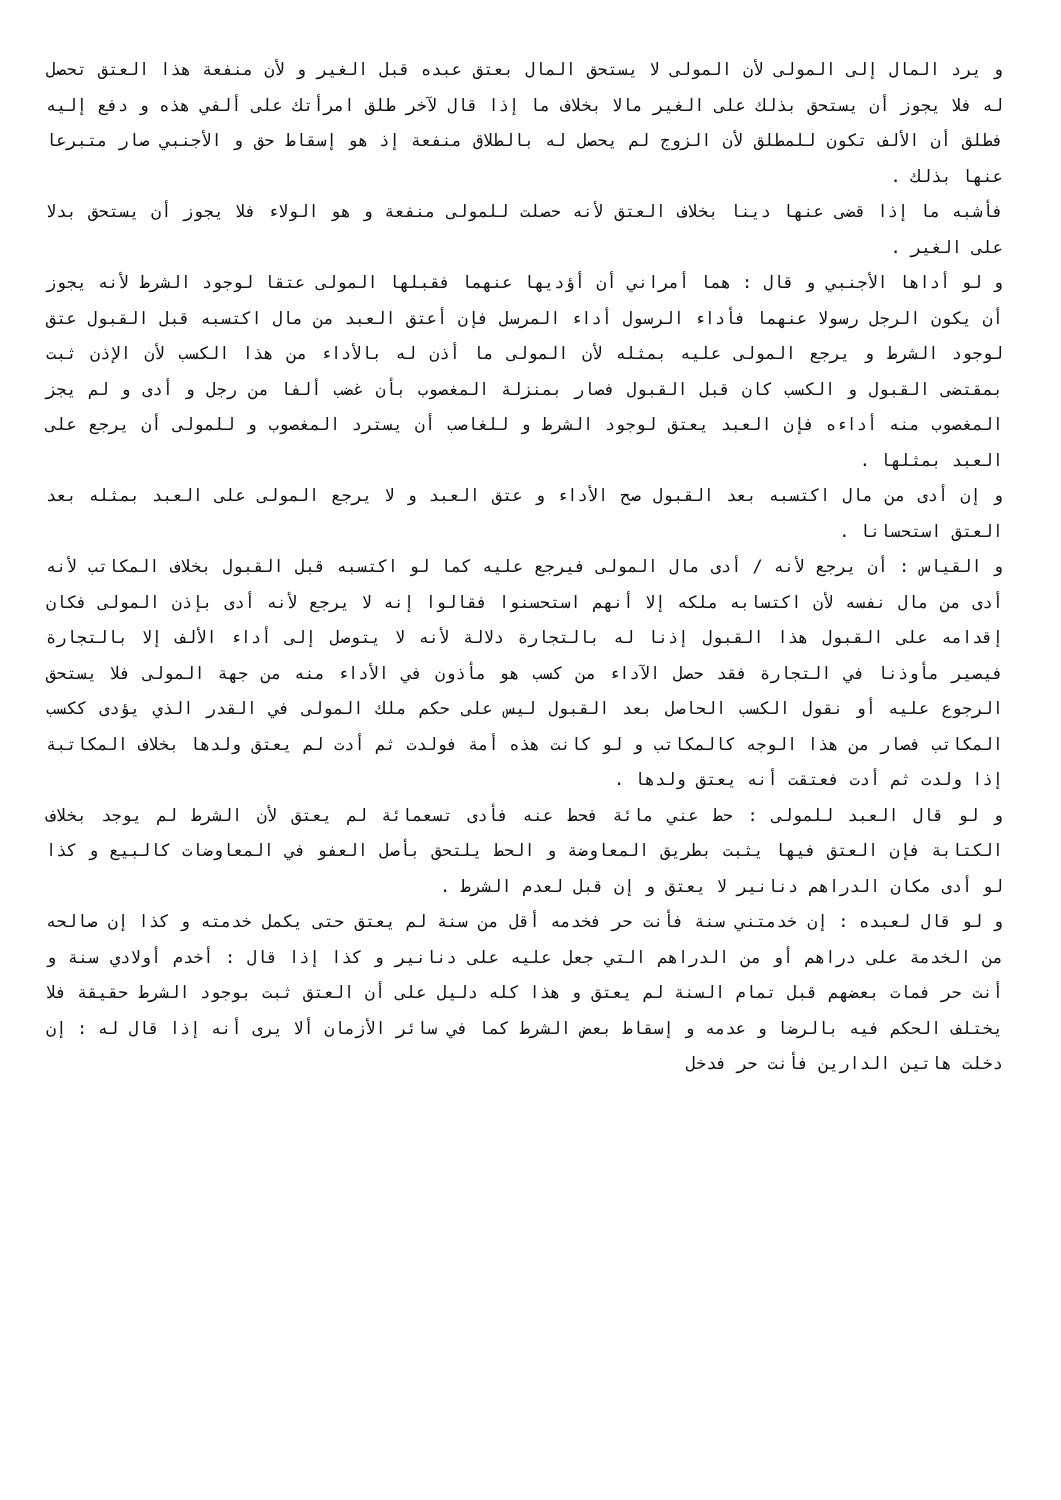و يرد المال إلى المولى لأن المولى لا يستحق المال بعتق عبده قبل الغير و لأن منفعة هذا العتق تحصل له فلا يجوز أن يستحق بذلك على الغير مالا بخلاف ما إذا قال لآخر طلق امرأتك على ألفي هذه و دفع إليه فطلق أن الألف تكون للمطلق لأن الزوج لم يحصل له بالطلاق منفعة إذ هو إسقاط حق و الأجنبي صار متبرعا عنها بذلك .
فأشبه ما إذا قضى عنها دينا بخلاف العتق لأنه حصلت للمولى منفعة و هو الولاء فلا يجوز أن يستحق بدلا على الغير .
و لو أداها الأجنبي و قال : هما أمراني أن أؤديها عنهما فقبلها المولى عتقا لوجود الشرط لأنه يجوز أن يكون الرجل رسولا عنهما فأداء الرسول أداء المرسل فإن أعتق العبد من مال اكتسبه قبل القبول عتق لوجود الشرط و يرجع المولى عليه بمثله لأن المولى ما أذن له بالأداء من هذا الكسب لأن الإذن ثبت بمقتضى القبول و الكسب كان قبل القبول فصار بمنزلة المغصوب بأن غضب ألفا من رجل و أدى و لم يجز المغصوب منه أداءه فإن العبد يعتق لوجود الشرط و للغاصب أن يسترد المغصوب و للمولى أن يرجع على العبد بمثلها .
و إن أدى من مال اكتسبه بعد القبول صح الأداء و عتق العبد و لا يرجع المولى على العبد بمثله بعد العتق استحسانا .
و القياس : أن يرجع لأنه / أدى مال المولى فيرجع عليه كما لو اكتسبه قبل القبول بخلاف المكاتب لأنه أدى من مال نفسه لأن اكتسابه ملكه إلا أنهم استحسنوا فقالوا إنه لا يرجع لأنه أدى بإذن المولى فكان إقدامه على القبول هذا القبول إذنا له بالتجارة دلالة لأنه لا يتوصل إلى أداء الألف إلا بالتجارة فيصير مأوذنا في التجارة فقد حصل الآداء من كسب هو مأذون في الأداء منه من جهة المولى فلا يستحق الرجوع عليه أو نقول الكسب الحاصل بعد القبول ليس على حكم ملك المولى في القدر الذي يؤدى ككسب المكاتب فصار من هذا الوجه كالمكاتب و لو كانت هذه أمة فولدت ثم أدت لم يعتق ولدها بخلاف المكاتبة إذا ولدت ثم أدت فعتقت أنه يعتق ولدها .
و لو قال العبد للمولى : حط عني مائة فحط عنه فأدى تسعمائة لم يعتق لأن الشرط لم يوجد بخلاف الكتابة فإن العتق فيها يثبت بطريق المعاوضة و الحط يلتحق بأصل العفو في المعاوضات كالبيع و كذا لو أدى مكان الدراهم دنانير لا يعتق و إن قبل لعدم الشرط .
و لو قال لعبده : إن خدمتني سنة فأنت حر فخدمه أقل من سنة لم يعتق حتى يكمل خدمته و كذا إن صالحه من الخدمة على دراهم أو من الدراهم التي جعل عليه على دنانير و كذا إذا قال : أخدم أولادي سنة و أنت حر فمات بعضهم قبل تمام السنة لم يعتق و هذا كله دليل على أن العتق ثبت بوجود الشرط حقيقة فلا يختلف الحكم فيه بالرضا و عدمه و إسقاط بعض الشرط كما في سائر الأزمان ألا يرى أنه إذا قال له : إن دخلت هاتين الدارين فأنت حر فدخل